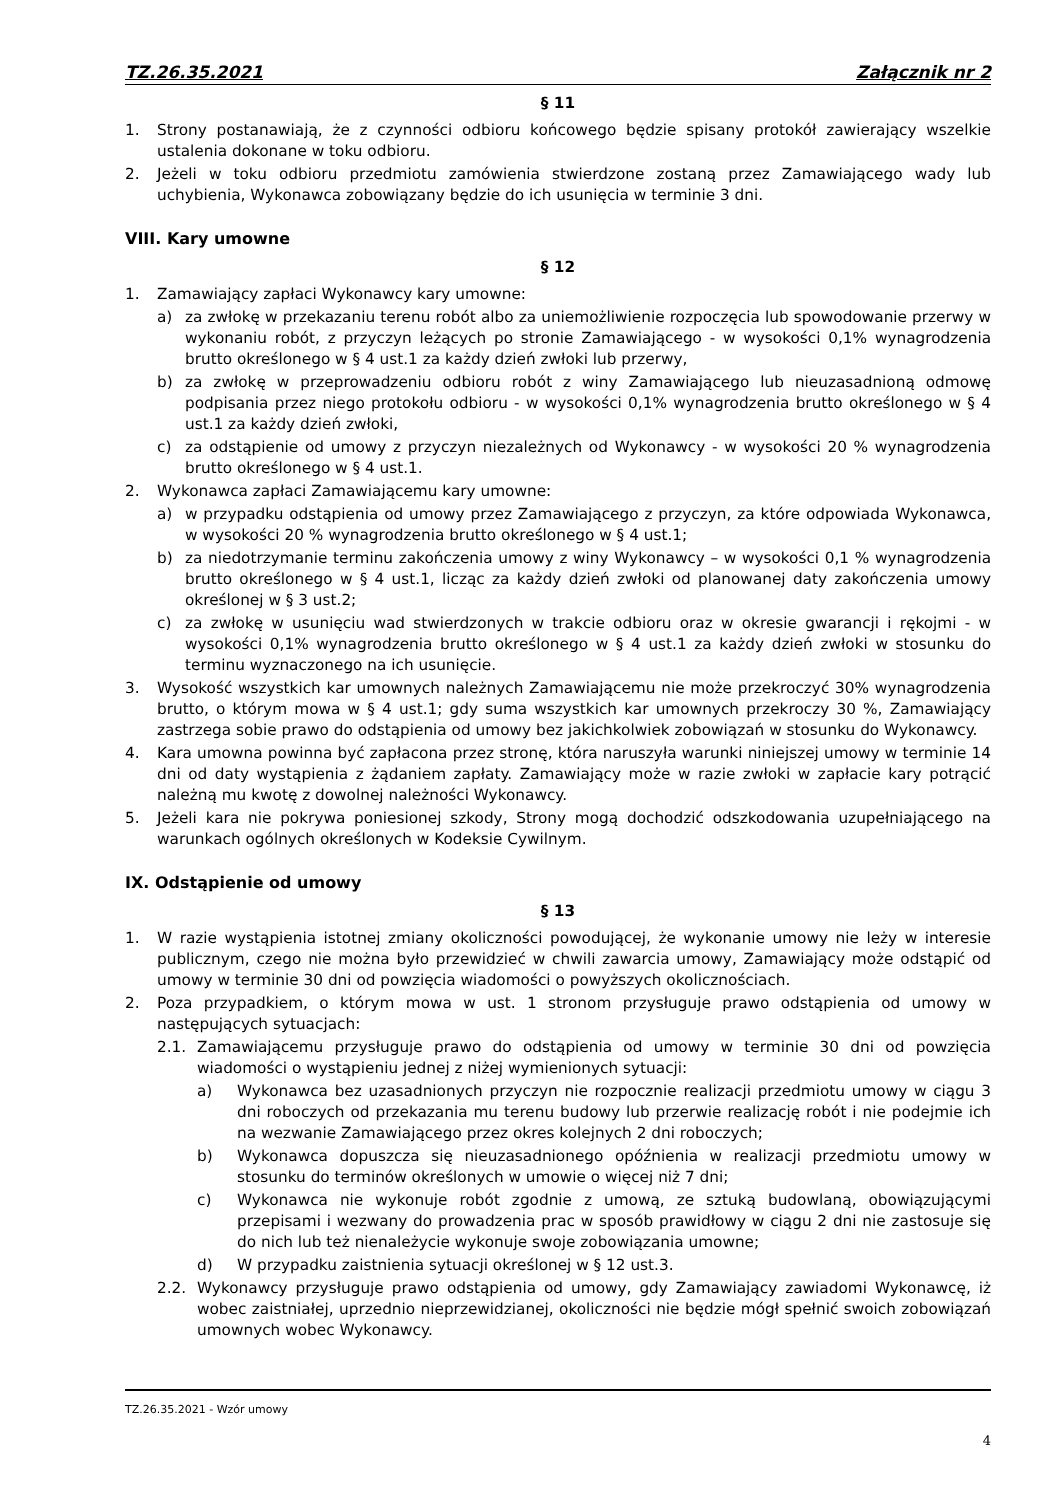TZ.26.35.2021 Załącznik nr 2
§ 11
1. Strony postanawiają, że z czynności odbioru końcowego będzie spisany protokół zawierający wszelkie ustalenia dokonane w toku odbioru.
2. Jeżeli w toku odbioru przedmiotu zamówienia stwierdzone zostaną przez Zamawiającego wady lub uchybienia, Wykonawca zobowiązany będzie do ich usunięcia w terminie 3 dni.
VIII. Kary umowne
§ 12
1. Zamawiający zapłaci Wykonawcy kary umowne:
a) za zwłokę w przekazaniu terenu robót albo za uniemożliwienie rozpoczęcia lub spowodowanie przerwy w wykonaniu robót, z przyczyn leżących po stronie Zamawiającego - w wysokości 0,1% wynagrodzenia brutto określonego w § 4 ust.1 za każdy dzień zwłoki lub przerwy,
b) za zwłokę w przeprowadzeniu odbioru robót z winy Zamawiającego lub nieuzasadnioną odmowę podpisania przez niego protokołu odbioru - w wysokości 0,1% wynagrodzenia brutto określonego w § 4 ust.1 za każdy dzień zwłoki,
c) za odstąpienie od umowy z przyczyn niezależnych od Wykonawcy - w wysokości 20 % wynagrodzenia brutto określonego w § 4 ust.1.
2. Wykonawca zapłaci Zamawiającemu kary umowne:
a) w przypadku odstąpienia od umowy przez Zamawiającego z przyczyn, za które odpowiada Wykonawca, w wysokości 20 % wynagrodzenia brutto określonego w § 4 ust.1;
b) za niedotrzymanie terminu zakończenia umowy z winy Wykonawcy – w wysokości 0,1 % wynagrodzenia brutto określonego w § 4 ust.1, licząc za każdy dzień zwłoki od planowanej daty zakończenia umowy określonej w § 3 ust.2;
c) za zwłokę w usunięciu wad stwierdzonych w trakcie odbioru oraz w okresie gwarancji i rękojmi - w wysokości 0,1% wynagrodzenia brutto określonego w § 4 ust.1 za każdy dzień zwłoki w stosunku do terminu wyznaczonego na ich usunięcie.
3. Wysokość wszystkich kar umownych należnych Zamawiającemu nie może przekroczyć 30% wynagrodzenia brutto, o którym mowa w § 4 ust.1; gdy suma wszystkich kar umownych przekroczy 30 %, Zamawiający zastrzega sobie prawo do odstąpienia od umowy bez jakichkolwiek zobowiązań w stosunku do Wykonawcy.
4. Kara umowna powinna być zapłacona przez stronę, która naruszyła warunki niniejszej umowy w terminie 14 dni od daty wystąpienia z żądaniem zapłaty. Zamawiający może w razie zwłoki w zapłacie kary potrącić należną mu kwotę z dowolnej należności Wykonawcy.
5. Jeżeli kara nie pokrywa poniesionej szkody, Strony mogą dochodzić odszkodowania uzupełniającego na warunkach ogólnych określonych w Kodeksie Cywilnym.
IX. Odstąpienie od umowy
§ 13
1. W razie wystąpienia istotnej zmiany okoliczności powodującej, że wykonanie umowy nie leży w interesie publicznym, czego nie można było przewidzieć w chwili zawarcia umowy, Zamawiający może odstąpić od umowy w terminie 30 dni od powzięcia wiadomości o powyższych okolicznościach.
2. Poza przypadkiem, o którym mowa w ust. 1 stronom przysługuje prawo odstąpienia od umowy w następujących sytuacjach:
2.1. Zamawiającemu przysługuje prawo do odstąpienia od umowy w terminie 30 dni od powzięcia wiadomości o wystąpieniu jednej z niżej wymienionych sytuacji:
a) Wykonawca bez uzasadnionych przyczyn nie rozpocznie realizacji przedmiotu umowy w ciągu 3 dni roboczych od przekazania mu terenu budowy lub przerwie realizację robót i nie podejmie ich na wezwanie Zamawiającego przez okres kolejnych 2 dni roboczych;
b) Wykonawca dopuszcza się nieuzasadnionego opóźnienia w realizacji przedmiotu umowy w stosunku do terminów określonych w umowie o więcej niż 7 dni;
c) Wykonawca nie wykonuje robót zgodnie z umową, ze sztuką budowlaną, obowiązującymi przepisami i wezwany do prowadzenia prac w sposób prawidłowy w ciągu 2 dni nie zastosuje się do nich lub też nienależycie wykonuje swoje zobowiązania umowne;
d) W przypadku zaistnienia sytuacji określonej w § 12 ust.3.
2.2. Wykonawcy przysługuje prawo odstąpienia od umowy, gdy Zamawiający zawiadomi Wykonawcę, iż wobec zaistniałej, uprzednio nieprzewidzianej, okoliczności nie będzie mógł spełnić swoich zobowiązań umownych wobec Wykonawcy.
TZ.26.35.2021 - Wzór umowy
4